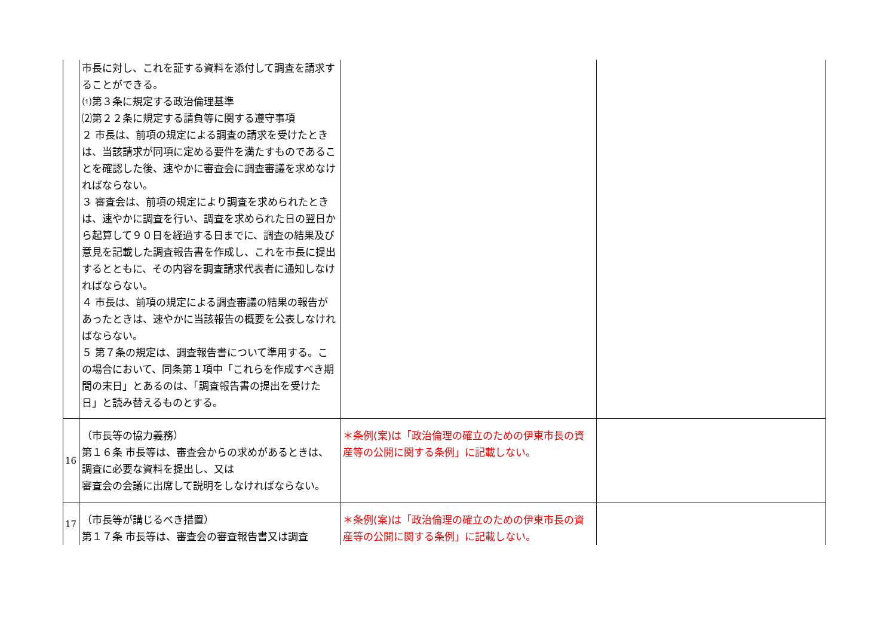| | 市長に対し、これを証する資料を添付して調査を請求することができる。 ⑴第３条に規定する政治倫理基準 ⑵第２２条に規定する請負等に関する遵守事項 ２ 市長は、前項の規定による調査の請求を受けたときは、当該請求が同項に定める要件を満たすものであることを確認した後、速やかに審査会に調査審議を求めなければならない。 ３ 審査会は、前項の規定により調査を求められたときは、速やかに調査を行い、調査を求められた日の翌日から起算して９０日を経過する日までに、調査の結果及び意見を記載した調査報告書を作成し、これを市長に提出するとともに、その内容を調査請求代表者に通知しなければならない。 ４ 市長は、前項の規定による調査審議の結果の報告があったときは、速やかに当該報告の概要を公表しなければならない。 ５ 第７条の規定は、調査報告書について準用する。この場合において、同条第１項中「これらを作成すべき期間の末日」とあるのは、「調査報告書の提出を受けた日」と読み替えるものとする。 | | |
| 16 | （市長等の協力義務） 第１６条 市長等は、審査会からの求めがあるときは、調査に必要な資料を提出し、又は 審査会の会議に出席して説明をしなければならない。 | ＊条例(案)は「政治倫理の確立のための伊東市長の資産等の公開に関する条例」に記載しない。 | |
| 17 | （市長等が講じるべき措置） 第１７条 市長等は、審査会の審査報告書又は調査 | ＊条例(案)は「政治倫理の確立のための伊東市長の資産等の公開に関する条例」に記載しない。 | |